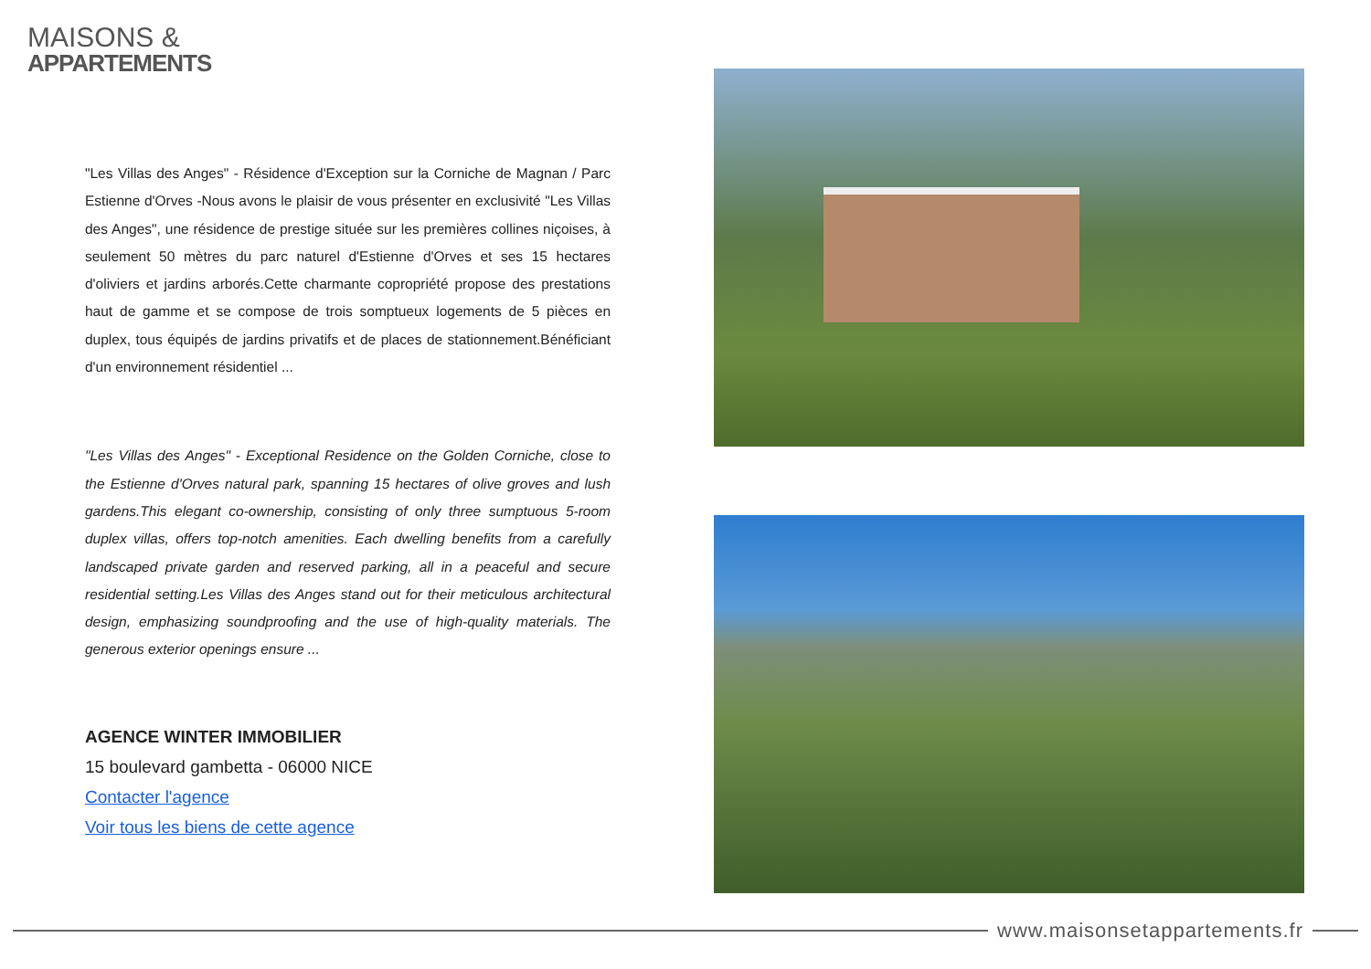MAISONS &
APPARTEMENTS
"Les Villas des Anges" - Résidence d'Exception sur la Corniche de Magnan / Parc Estienne d'Orves -Nous avons le plaisir de vous présenter en exclusivité "Les Villas des Anges", une résidence de prestige située sur les premières collines niçoises, à seulement 50 mètres du parc naturel d'Estienne d'Orves et ses 15 hectares d'oliviers et jardins arborés.Cette charmante copropriété propose des prestations haut de gamme et se compose de trois somptueux logements de 5 pièces en duplex, tous équipés de jardins privatifs et de places de stationnement.Bénéficiant d'un environnement résidentiel ...
"Les Villas des Anges" - Exceptional Residence on the Golden Corniche, close to the Estienne d'Orves natural park, spanning 15 hectares of olive groves and lush gardens.This elegant co-ownership, consisting of only three sumptuous 5-room duplex villas, offers top-notch amenities. Each dwelling benefits from a carefully landscaped private garden and reserved parking, all in a peaceful and secure residential setting.Les Villas des Anges stand out for their meticulous architectural design, emphasizing soundproofing and the use of high-quality materials. The generous exterior openings ensure ...
AGENCE WINTER IMMOBILIER
15 boulevard gambetta - 06000 NICE
Contacter l'agence
Voir tous les biens de cette agence
www.maisonsetappartements.fr